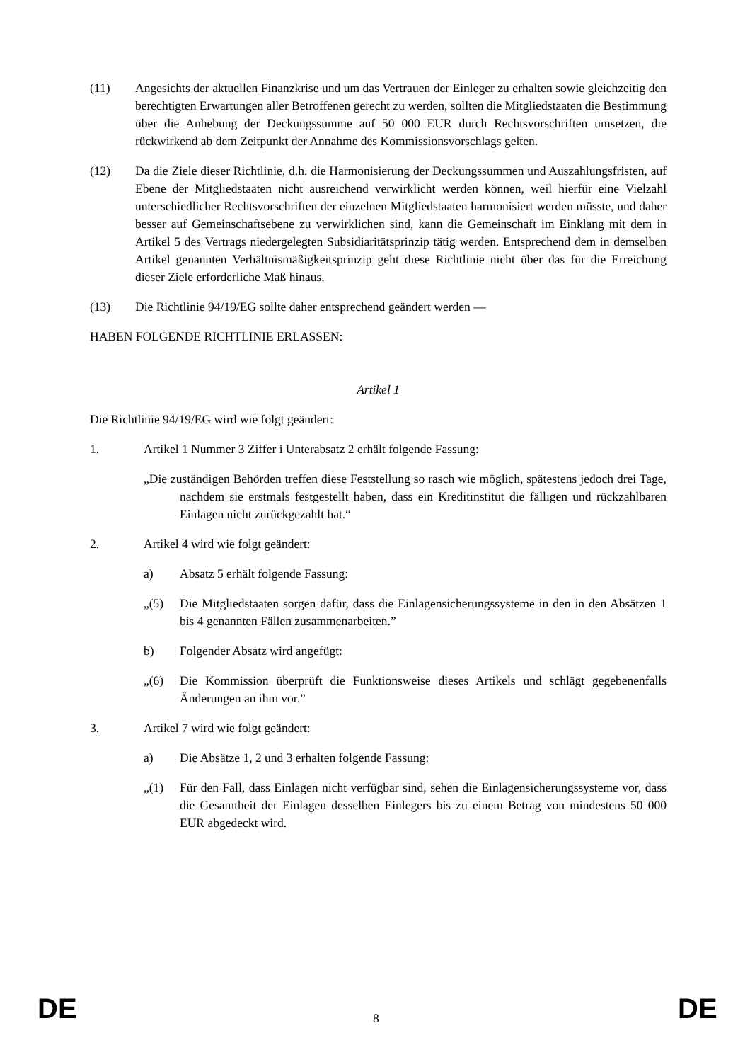(11) Angesichts der aktuellen Finanzkrise und um das Vertrauen der Einleger zu erhalten sowie gleichzeitig den berechtigten Erwartungen aller Betroffenen gerecht zu werden, sollten die Mitgliedstaaten die Bestimmung über die Anhebung der Deckungssumme auf 50 000 EUR durch Rechtsvorschriften umsetzen, die rückwirkend ab dem Zeitpunkt der Annahme des Kommissionsvorschlags gelten.
(12) Da die Ziele dieser Richtlinie, d.h. die Harmonisierung der Deckungssummen und Auszahlungsfristen, auf Ebene der Mitgliedstaaten nicht ausreichend verwirklicht werden können, weil hierfür eine Vielzahl unterschiedlicher Rechtsvorschriften der einzelnen Mitgliedstaaten harmonisiert werden müsste, und daher besser auf Gemeinschaftsebene zu verwirklichen sind, kann die Gemeinschaft im Einklang mit dem in Artikel 5 des Vertrags niedergelegten Subsidiaritätsprinzip tätig werden. Entsprechend dem in demselben Artikel genannten Verhältnismäßigkeitsprinzip geht diese Richtlinie nicht über das für die Erreichung dieser Ziele erforderliche Maß hinaus.
(13) Die Richtlinie 94/19/EG sollte daher entsprechend geändert werden —
HABEN FOLGENDE RICHTLINIE ERLASSEN:
Artikel 1
Die Richtlinie 94/19/EG wird wie folgt geändert:
1. Artikel 1 Nummer 3 Ziffer i Unterabsatz 2 erhält folgende Fassung:
„Die zuständigen Behörden treffen diese Feststellung so rasch wie möglich, spätestens jedoch drei Tage, nachdem sie erstmals festgestellt haben, dass ein Kreditinstitut die fälligen und rückzahlbaren Einlagen nicht zurückgezahlt hat.“
2. Artikel 4 wird wie folgt geändert:
a) Absatz 5 erhält folgende Fassung:
„(5) Die Mitgliedstaaten sorgen dafür, dass die Einlagensicherungssysteme in den in den Absätzen 1 bis 4 genannten Fällen zusammenarbeiten.”
b) Folgender Absatz wird angefügt:
„(6) Die Kommission überprüft die Funktionsweise dieses Artikels und schlägt gegebenenfalls Änderungen an ihm vor.”
3. Artikel 7 wird wie folgt geändert:
a) Die Absätze 1, 2 und 3 erhalten folgende Fassung:
„(1) Für den Fall, dass Einlagen nicht verfügbar sind, sehen die Einlagensicherungssysteme vor, dass die Gesamtheit der Einlagen desselben Einlegers bis zu einem Betrag von mindestens 50 000 EUR abgedeckt wird.
DE 8 DE